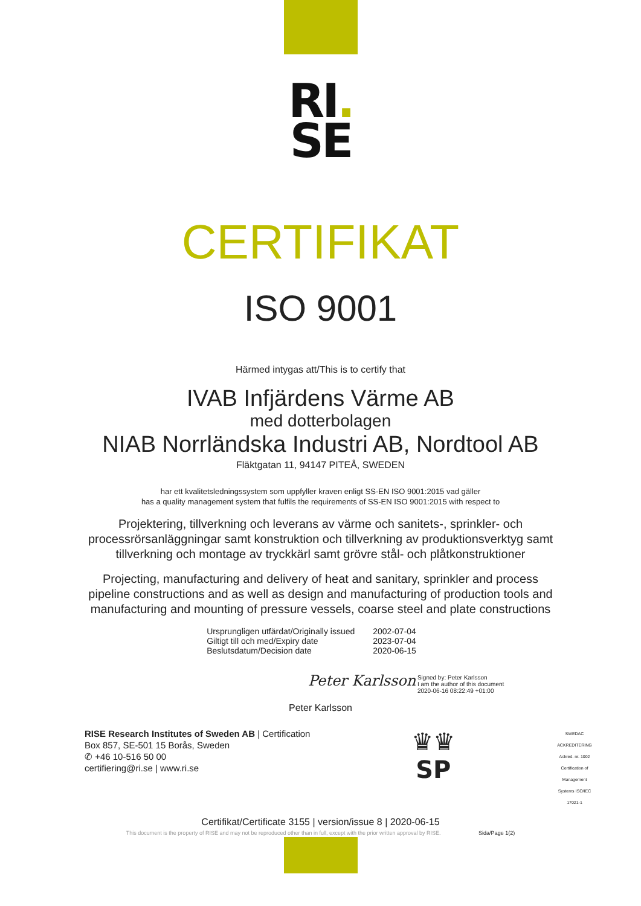RI.
SE
CERTIFIKAT
ISO 9001
Härmed intygas att/This is to certify that
IVAB Infjärdens Värme AB
med dotterbolagen
NIAB Norrländska Industri AB, Nordtool AB
Fläktgatan 11, 94147 PITEÅ, SWEDEN
har ett kvalitetsledningssystem som uppfyller kraven enligt SS-EN ISO 9001:2015 vad gäller
has a quality management system that fulfils the requirements of SS-EN ISO 9001:2015 with respect to
Projektering, tillverkning och leverans av värme och sanitets-, sprinkler- och
processrörsanläggningar samt konstruktion och tillverkning av produktionsverktyg samt
tillverkning och montage av tryckkärl samt grövre stål- och plåtkonstruktioner
Projecting, manufacturing and delivery of heat and sanitary, sprinkler and process
pipeline constructions and as well as design and manufacturing of production tools and
manufacturing and mounting of pressure vessels, coarse steel and plate constructions
| Ursprungligen utfärdat/Originally issued | 2002-07-04 |
| Giltigt till och med/Expiry date | 2023-07-04 |
| Beslutsdatum/Decision date | 2020-06-15 |
Peter Karlsson Signed by: Peter Karlsson
I am the author of this document
2020-06-16 08:22:49 +01:00
Peter Karlsson
RISE Research Institutes of Sweden AB | Certification
Box 857, SE-501 15 Borås, Sweden
✆ +46 10-516 50 00
certifiering@ri.se | www.ri.se
♛♛
SP
SWEDAC ACKREDITERING
Ackred. nr. 1002 Certification of Management Systems ISO/IEC 17021-1
Certifikat/Certificate 3155 | version/issue 8 | 2020-06-15
This document is the property of RISE and may not be reproduced other than in full, except with the prior written approval by RISE. Sida/Page 1(2)